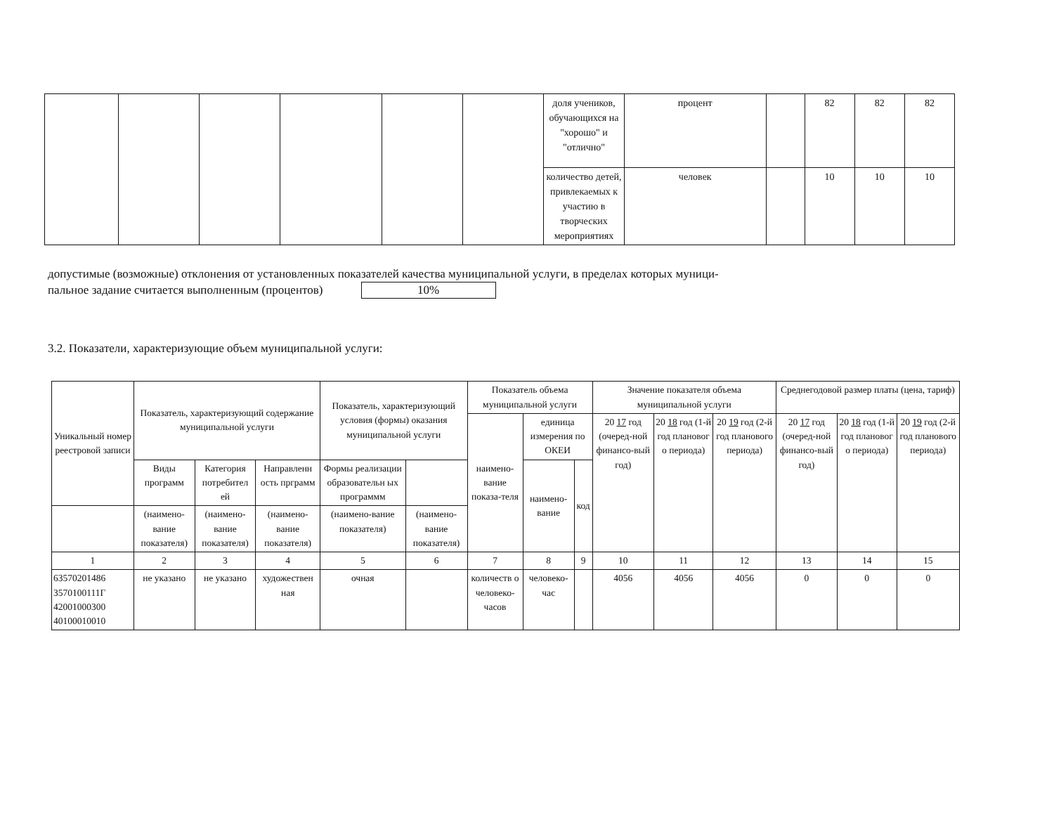| | | | | | | доля учеников, обучающихся на "хорошо" и "отлично" | процент | | 82 | 82 | 82 |
| | | | | | | количество детей, привлекаемых к участию в творческих мероприятиях | человек | | 10 | 10 | 10 |
допустимые (возможные) отклонения от установленных показателей качества муниципальной услуги, в пределах которых муници-
пальное задание считается выполненным (процентов) 10%
3.2. Показатели, характеризующие объем муниципальной услуги:
| Уникальный номер реестровой записи | Показатель, характеризующий содержание муниципальной услуги | | | Показатель, характеризующий условия (формы) оказания муниципальной услуги | | Показатель объема муниципальной услуги | | | Значение показателя объема муниципальной услуги | | | Среднегодовой размер платы (цена, тариф) | | |
| | | | | | | наимено-вание показа-теля | единица измерения по ОКЕИ | | 20 17 год (очеред-ной финансо-вый год) | 20 18 год (1-й год плановог о периода) | 20 19 год (2-й год планового периода) | 20 17 год (очеред-ной финансо-вый год) | 20 18 год (1-й год плановог о периода) | 20 19 год (2-й год планового периода) |
| | Виды программ | Категория потребител ей | Направленн ость прграмм | Формы реализации образовательн ых программм | | | наимено-вание | код | | | | | | |
| | (наимено-вание показателя) | (наимено-вание показателя) | (наимено-вание показателя) | (наимено-вание показателя) | (наимено-вание показателя) | | | | | | | | | |
| 1 | 2 | 3 | 4 | 5 | 6 | 7 | 8 | 9 | 10 | 11 | 12 | 13 | 14 | 15 |
| 63570201486 3570100111Г 42001000300 40100010010 | не указано | не указано | художествен ная | очная | | количеств о человеко-часов | человеко-час | | 4056 | 4056 | 4056 | 0 | 0 | 0 |